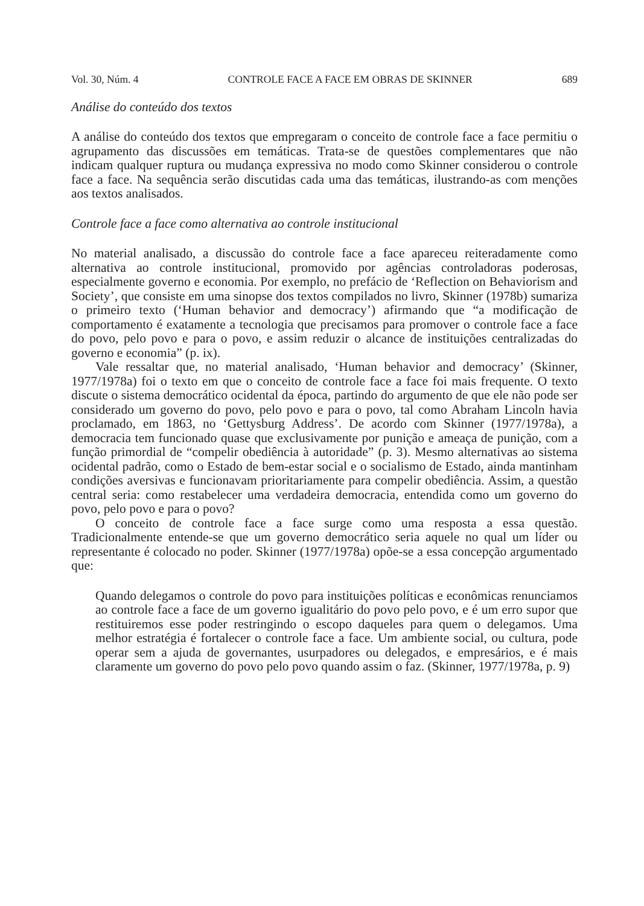Vol. 30, Núm. 4 CONTROLE FACE A FACE EM OBRAS DE SKINNER 689
Análise do conteúdo dos textos
A análise do conteúdo dos textos que empregaram o conceito de controle face a face permitiu o agrupamento das discussões em temáticas. Trata-se de questões complementares que não indicam qualquer ruptura ou mudança expressiva no modo como Skinner considerou o controle face a face. Na sequência serão discutidas cada uma das temáticas, ilustrando-as com menções aos textos analisados.
Controle face a face como alternativa ao controle institucional
No material analisado, a discussão do controle face a face apareceu reiteradamente como alternativa ao controle institucional, promovido por agências controladoras poderosas, especialmente governo e economia. Por exemplo, no prefácio de ‘Reflection on Behaviorism and Society’, que consiste em uma sinopse dos textos compilados no livro, Skinner (1978b) sumariza o primeiro texto (‘Human behavior and democracy’) afirmando que “a modificação de comportamento é exatamente a tecnologia que precisamos para promover o controle face a face do povo, pelo povo e para o povo, e assim reduzir o alcance de instituições centralizadas do governo e economia” (p. ix).
Vale ressaltar que, no material analisado, ‘Human behavior and democracy’ (Skinner, 1977/1978a) foi o texto em que o conceito de controle face a face foi mais frequente. O texto discute o sistema democrático ocidental da época, partindo do argumento de que ele não pode ser considerado um governo do povo, pelo povo e para o povo, tal como Abraham Lincoln havia proclamado, em 1863, no ‘Gettysburg Address’. De acordo com Skinner (1977/1978a), a democracia tem funcionado quase que exclusivamente por punição e ameaça de punição, com a função primordial de “compelir obediência à autoridade” (p. 3). Mesmo alternativas ao sistema ocidental padrão, como o Estado de bem-estar social e o socialismo de Estado, ainda mantinham condições aversivas e funcionavam prioritariamente para compelir obediência. Assim, a questão central seria: como restabelecer uma verdadeira democracia, entendida como um governo do povo, pelo povo e para o povo?
O conceito de controle face a face surge como uma resposta a essa questão. Tradicionalmente entende-se que um governo democrático seria aquele no qual um líder ou representante é colocado no poder. Skinner (1977/1978a) opõe-se a essa concepção argumentado que:
Quando delegamos o controle do povo para instituições políticas e econômicas renunciamos ao controle face a face de um governo igualitário do povo pelo povo, e é um erro supor que restituiremos esse poder restringindo o escopo daqueles para quem o delegamos. Uma melhor estratégia é fortalecer o controle face a face. Um ambiente social, ou cultura, pode operar sem a ajuda de governantes, usurpadores ou delegados, e empresários, e é mais claramente um governo do povo pelo povo quando assim o faz. (Skinner, 1977/1978a, p. 9)